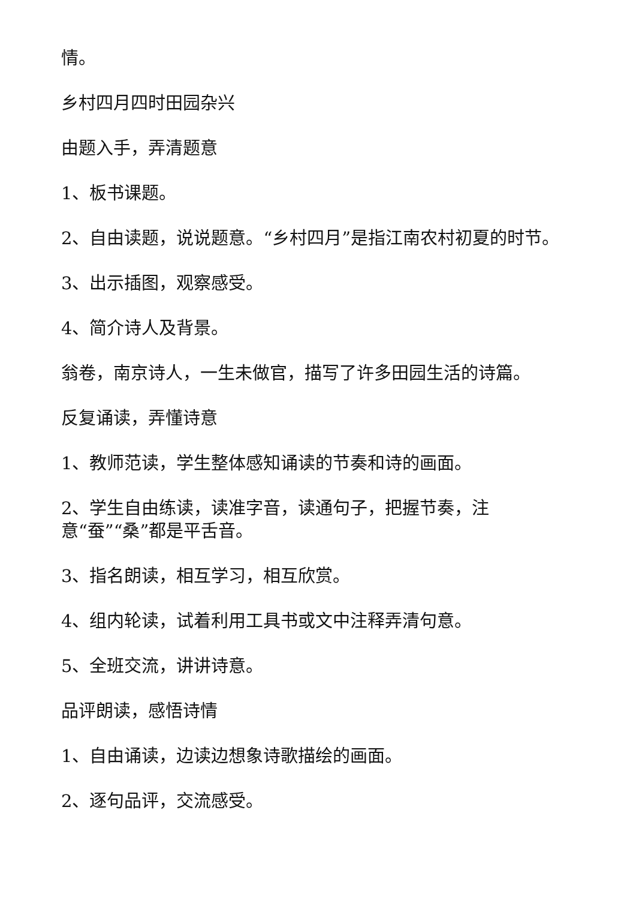情。
乡村四月四时田园杂兴
由题入手，弄清题意
1、板书课题。
2、自由读题，说说题意。“乡村四月”是指江南农村初夏的时节。
3、出示插图，观察感受。
4、简介诗人及背景。
翁卷，南京诗人，一生未做官，描写了许多田园生活的诗篇。
反复诵读，弄懂诗意
1、教师范读，学生整体感知诵读的节奏和诗的画面。
2、学生自由练读，读准字音，读通句子，把握节奏，注
意“蚕”“桑”都是平舌音。
3、指名朗读，相互学习，相互欣赏。
4、组内轮读，试着利用工具书或文中注释弄清句意。
5、全班交流，讲讲诗意。
品评朗读，感悟诗情
1、自由诵读，边读边想象诗歌描绘的画面。
2、逐句品评，交流感受。